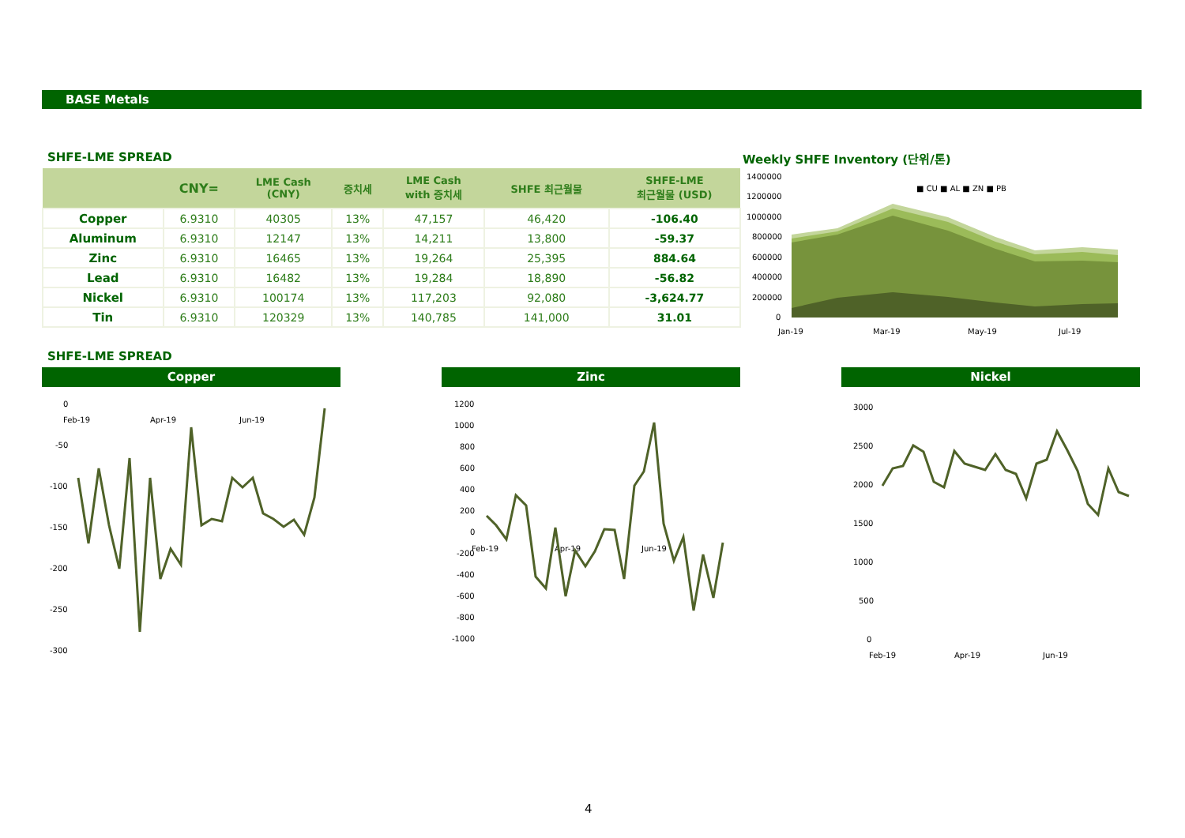BASE Metals
SHFE-LME SPREAD Weekly SHFE Inventory (단위/톤)
| | CNY= | LME Cash (CNY) | 증치세 | LME Cash with 증치세 | SHFE 최근월물 | SHFE-LME 최근월물 (USD) |
| --- | --- | --- | --- | --- | --- | --- |
| Copper | 6.9310 | 40305 | 13% | 47,157 | 46,420 | -106.40 |
| Aluminum | 6.9310 | 12147 | 13% | 14,211 | 13,800 | -59.37 |
| Zinc | 6.9310 | 16465 | 13% | 19,264 | 25,395 | 884.64 |
| Lead | 6.9310 | 16482 | 13% | 19,284 | 18,890 | -56.82 |
| Nickel | 6.9310 | 100174 | 13% | 117,203 | 92,080 | -3,624.77 |
| Tin | 6.9310 | 120329 | 13% | 140,785 | 141,000 | 31.01 |
1400000
1200000
1000000
800000
600000
400000
200000
0
■ CU ■ AL ■ ZN ■ PB
Jan-19
Mar-19
May-19
Jul-19
SHFE-LME SPREAD
Copper Zinc Nickel
0
-50
-100
-150
-200
-250
-300
Feb-19
Apr-19
Jun-19
1200
1000
800
600
400
200
0
-200
-400
-600
-800
-1000
Feb-19
Apr-19
Jun-19
3000
2500
2000
1500
1000
500
0
Feb-19
Apr-19
Jun-19
4